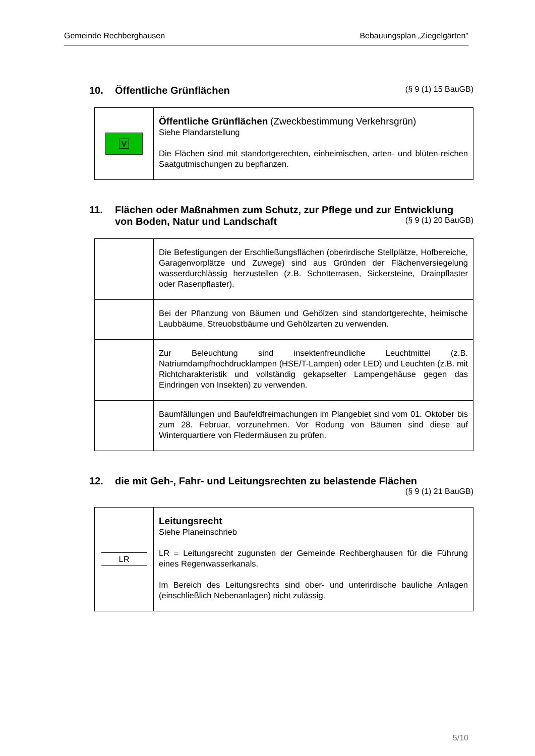Gemeinde Rechberghausen Bebauungsplan „Ziegelgärten"
10. Öffentliche Grünflächen (§ 9 (1) 15 BauGB)
| V | Öffentliche Grünflächen (Zweckbestimmung Verkehrsgrün) Siehe Plandarstellung Die Flächen sind mit standortgerechten, einheimischen, arten- und blüten-reichen Saatgutmischungen zu bepflanzen. |
11. Flächen oder Maßnahmen zum Schutz, zur Pflege und zur Entwicklung von Boden, Natur und Landschaft (§ 9 (1) 20 BauGB)
| | Die Befestigungen der Erschließungsflächen (oberirdische Stellplätze, Hofbereiche, Garagenvorplätze und Zuwege) sind aus Gründen der Flächenversiegelung wasserdurchlässig herzustellen (z.B. Schotterrasen, Sickersteine, Drainpflaster oder Rasenpflaster). |
| | Bei der Pflanzung von Bäumen und Gehölzen sind standortgerechte, heimische Laubbäume, Streuobstbäume und Gehölzarten zu verwenden. |
| | Zur Beleuchtung sind insektenfreundliche Leuchtmittel (z.B. Natriumdampfhochdrucklampen (HSE/T-Lampen) oder LED) und Leuchten (z.B. mit Richtcharakteristik und vollständig gekapselter Lampengehäuse gegen das Eindringen von Insekten) zu verwenden. |
| | Baumfällungen und Baufeldfreimachungen im Plangebiet sind vom 01. Oktober bis zum 28. Februar, vorzunehmen. Vor Rodung von Bäumen sind diese auf Winterquartiere von Fledermäusen zu prüfen. |
12. die mit Geh-, Fahr- und Leitungsrechten zu belastende Flächen
(§ 9 (1) 21 BauGB)
| LR | Leitungsrecht Siehe Planeinschrieb LR = Leitungsrecht zugunsten der Gemeinde Rechberghausen für die Führung eines Regenwasserkanals. Im Bereich des Leitungsrechts sind ober- und unterirdische bauliche Anlagen (einschließlich Nebenanlagen) nicht zulässig. |
5/10